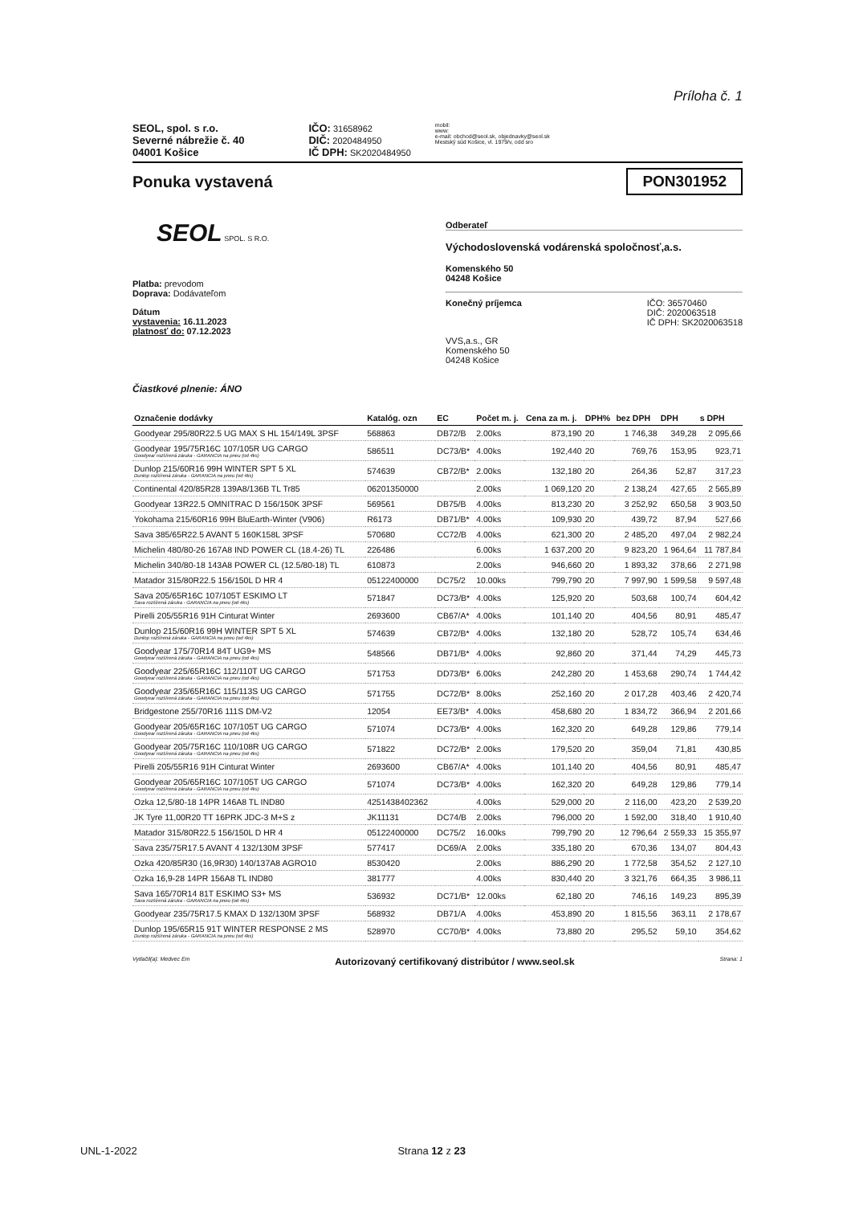Príloha č. 1
SEOL, spol. s r.o.
Severné nábrežie č. 40
04001 Košice
IČO: 31658962
DIČ: 2020484950
IČ DPH: SK2020484950
mobil:
www:
e-mail: obchod@seol.sk, objednavky@seol.sk
Mestský súd Košice, vl. 1979/v, odd sro
Ponuka vystavená
PON301952
SEOL SPOL. S R.O.
Platba: prevodom
Doprava: Dodávateľom
Dátum
vystavenia: 16.11.2023
platnosť do: 07.12.2023
Odberateľ
Východoslovenská vodárenská spoločnosť,a.s.
Komenského 50
04248 Košice
Konečný príjemca IČO: 36570460
DIČ: 2020063518
IČ DPH: SK2020063518
VVS,a.s., GR
Komenského 50
04248 Košice
Čiastkové plnenie: ÁNO
| Označenie dodávky | Katalóg. ozn | EC | Počet m. j. | Cena za m. j. | DPH% | bez DPH | DPH | s DPH |
| --- | --- | --- | --- | --- | --- | --- | --- | --- |
| Goodyear 295/80R22.5 UG MAX S HL 154/149L 3PSF | 568863 | DB72/B | 2.00ks | 873,190 | 20 | 1 746,38 | 349,28 | 2 095,66 |
| Goodyear 195/75R16C 107/105R UG CARGO Goodyear rozšírená záruka - GARANCIA na pneu (od 4ks) | 586511 | DC73/B* | 4.00ks | 192,440 | 20 | 769,76 | 153,95 | 923,71 |
| Dunlop 215/60R16 99H WINTER SPT 5 XL Dunlop rozšírená záruka - GARANCIA na pneu (od 4ks) | 574639 | CB72/B* | 2.00ks | 132,180 | 20 | 264,36 | 52,87 | 317,23 |
| Continental 420/85R28 139A8/136B TL Tr85 | 06201350000 | | 2.00ks | 1 069,120 | 20 | 2 138,24 | 427,65 | 2 565,89 |
| Goodyear 13R22.5 OMNITRAC D 156/150K 3PSF | 569561 | DB75/B | 4.00ks | 813,230 | 20 | 3 252,92 | 650,58 | 3 903,50 |
| Yokohama 215/60R16 99H BluEarth-Winter (V906) | R6173 | DB71/B* | 4.00ks | 109,930 | 20 | 439,72 | 87,94 | 527,66 |
| Sava 385/65R22.5 AVANT 5 160K158L 3PSF | 570680 | CC72/B | 4.00ks | 621,300 | 20 | 2 485,20 | 497,04 | 2 982,24 |
| Michelin 480/80-26 167A8 IND POWER CL (18.4-26) TL | 226486 | | 6.00ks | 1 637,200 | 20 | 9 823,20 | 1 964,64 | 11 787,84 |
| Michelin 340/80-18 143A8 POWER CL (12.5/80-18) TL | 610873 | | 2.00ks | 946,660 | 20 | 1 893,32 | 378,66 | 2 271,98 |
| Matador 315/80R22.5 156/150L D HR 4 | 05122400000 | DC75/2 | 10.00ks | 799,790 | 20 | 7 997,90 | 1 599,58 | 9 597,48 |
| Sava 205/65R16C 107/105T ESKIMO LT Sava rozšírená záruka - GARANCIA na pneu (od 4ks) | 571847 | DC73/B* | 4.00ks | 125,920 | 20 | 503,68 | 100,74 | 604,42 |
| Pirelli 205/55R16 91H Cinturat Winter | 2693600 | CB67/A* | 4.00ks | 101,140 | 20 | 404,56 | 80,91 | 485,47 |
| Dunlop 215/60R16 99H WINTER SPT 5 XL Dunlop rozšírená záruka - GARANCIA na pneu (od 4ks) | 574639 | CB72/B* | 4.00ks | 132,180 | 20 | 528,72 | 105,74 | 634,46 |
| Goodyear 175/70R14 84T UG9+ MS Goodyear rozšírená záruka - GARANCIA na pneu (od 4ks) | 548566 | DB71/B* | 4.00ks | 92,860 | 20 | 371,44 | 74,29 | 445,73 |
| Goodyear 225/65R16C 112/110T UG CARGO Goodyear rozšírená záruka - GARANCIA na pneu (od 4ks) | 571753 | DD73/B* | 6.00ks | 242,280 | 20 | 1 453,68 | 290,74 | 1 744,42 |
| Goodyear 235/65R16C 115/113S UG CARGO Goodyear rozšírená záruka - GARANCIA na pneu (od 4ks) | 571755 | DC72/B* | 8.00ks | 252,160 | 20 | 2 017,28 | 403,46 | 2 420,74 |
| Bridgestone 255/70R16 111S DM-V2 | 12054 | EE73/B* | 4.00ks | 458,680 | 20 | 1 834,72 | 366,94 | 2 201,66 |
| Goodyear 205/65R16C 107/105T UG CARGO Goodyear rozšírená záruka - GARANCIA na pneu (od 4ks) | 571074 | DC73/B* | 4.00ks | 162,320 | 20 | 649,28 | 129,86 | 779,14 |
| Goodyear 205/75R16C 110/108R UG CARGO Goodyear rozšírená záruka - GARANCIA na pneu (od 4ks) | 571822 | DC72/B* | 2.00ks | 179,520 | 20 | 359,04 | 71,81 | 430,85 |
| Pirelli 205/55R16 91H Cinturat Winter | 2693600 | CB67/A* | 4.00ks | 101,140 | 20 | 404,56 | 80,91 | 485,47 |
| Goodyear 205/65R16C 107/105T UG CARGO Goodyear rozšírená záruka - GARANCIA na pneu (od 4ks) | 571074 | DC73/B* | 4.00ks | 162,320 | 20 | 649,28 | 129,86 | 779,14 |
| Ozka 12,5/80-18 14PR 146A8 TL IND80 | 4251438402362 | | 4.00ks | 529,000 | 20 | 2 116,00 | 423,20 | 2 539,20 |
| JK Tyre 11,00R20 TT 16PRK JDC-3 M+S z | JK11131 | DC74/B | 2.00ks | 796,000 | 20 | 1 592,00 | 318,40 | 1 910,40 |
| Matador 315/80R22.5 156/150L D HR 4 | 05122400000 | DC75/2 | 16.00ks | 799,790 | 20 | 12 796,64 | 2 559,33 | 15 355,97 |
| Sava 235/75R17.5 AVANT 4 132/130M 3PSF | 577417 | DC69/A | 2.00ks | 335,180 | 20 | 670,36 | 134,07 | 804,43 |
| Ozka 420/85R30 (16,9R30) 140/137A8 AGRO10 | 8530420 | | 2.00ks | 886,290 | 20 | 1 772,58 | 354,52 | 2 127,10 |
| Ozka 16,9-28 14PR 156A8 TL IND80 | 381777 | | 4.00ks | 830,440 | 20 | 3 321,76 | 664,35 | 3 986,11 |
| Sava 165/70R14 81T ESKIMO S3+ MS Sava rozšírená záruka - GARANCIA na pneu (od 4ks) | 536932 | DC71/B* | 12.00ks | 62,180 | 20 | 746,16 | 149,23 | 895,39 |
| Goodyear 235/75R17.5 KMAX D 132/130M 3PSF | 568932 | DB71/A | 4.00ks | 453,890 | 20 | 1 815,56 | 363,11 | 2 178,67 |
| Dunlop 195/65R15 91T WINTER RESPONSE 2 MS Dunlop rozšírená záruka - GARANCIA na pneu (od 4ks) | 528970 | CC70/B* | 4.00ks | 73,880 | 20 | 295,52 | 59,10 | 354,62 |
Vytlačil(a): Medvec Em Autorizovaný certifikovaný distribútor / www.seol.sk Strana: 1
UNL-1-2022 Strana 12 z 23